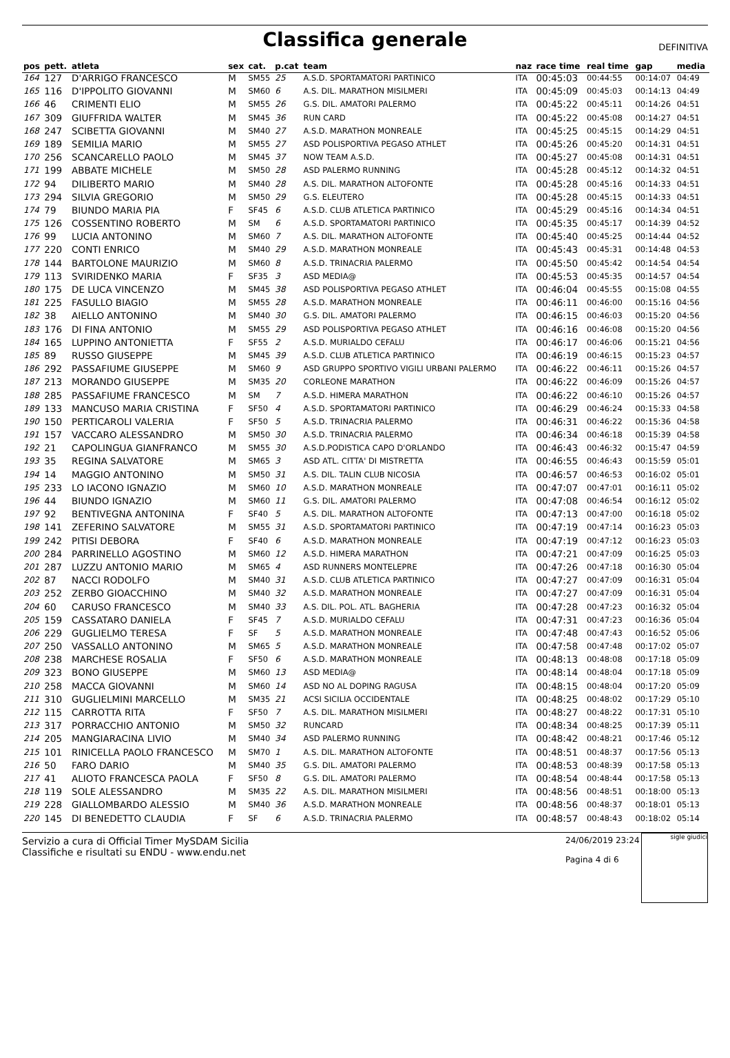Classifica generale
DEFINITIVA
| pos | pett. | atleta | sex | cat. | p.cat | team | naz | race time | real time | gap | media |
| --- | --- | --- | --- | --- | --- | --- | --- | --- | --- | --- | --- |
| 164 | 127 | D'ARRIGO FRANCESCO | M | SM55 | 25 | A.S.D. SPORTAMATORI PARTINICO | ITA | 00:45:03 | 00:44:55 | 00:14:07 | 04:49 |
| 165 | 116 | D'IPPOLITO GIOVANNI | M | SM60 | 6 | A.S. DIL. MARATHON MISILMERI | ITA | 00:45:09 | 00:45:03 | 00:14:13 | 04:49 |
| 166 | 46 | CRIMENTI ELIO | M | SM55 | 26 | G.S. DIL. AMATORI PALERMO | ITA | 00:45:22 | 00:45:11 | 00:14:26 | 04:51 |
| 167 | 309 | GIUFFRIDA WALTER | M | SM45 | 36 | RUN CARD | ITA | 00:45:22 | 00:45:08 | 00:14:27 | 04:51 |
| 168 | 247 | SCIBETTA GIOVANNI | M | SM40 | 27 | A.S.D. MARATHON MONREALE | ITA | 00:45:25 | 00:45:15 | 00:14:29 | 04:51 |
| 169 | 189 | SEMILIA MARIO | M | SM55 | 27 | ASD POLISPORTIVA PEGASO ATHLET | ITA | 00:45:26 | 00:45:20 | 00:14:31 | 04:51 |
| 170 | 256 | SCANCARELLO PAOLO | M | SM45 | 37 | NOW TEAM A.S.D. | ITA | 00:45:27 | 00:45:08 | 00:14:31 | 04:51 |
| 171 | 199 | ABBATE MICHELE | M | SM50 | 28 | ASD PALERMO RUNNING | ITA | 00:45:28 | 00:45:12 | 00:14:32 | 04:51 |
| 172 | 94 | DILIBERTO MARIO | M | SM40 | 28 | A.S. DIL. MARATHON ALTOFONTE | ITA | 00:45:28 | 00:45:16 | 00:14:33 | 04:51 |
| 173 | 294 | SILVIA GREGORIO | M | SM50 | 29 | G.S. ELEUTERO | ITA | 00:45:28 | 00:45:15 | 00:14:33 | 04:51 |
| 174 | 79 | BIUNDO MARIA PIA | F | SF45 | 6 | A.S.D. CLUB ATLETICA PARTINICO | ITA | 00:45:29 | 00:45:16 | 00:14:34 | 04:51 |
| 175 | 126 | COSSENTINO ROBERTO | M | SM | 6 | A.S.D. SPORTAMATORI PARTINICO | ITA | 00:45:35 | 00:45:17 | 00:14:39 | 04:52 |
| 176 | 99 | LUCIA ANTONINO | M | SM60 | 7 | A.S. DIL. MARATHON ALTOFONTE | ITA | 00:45:40 | 00:45:25 | 00:14:44 | 04:52 |
| 177 | 220 | CONTI ENRICO | M | SM40 | 29 | A.S.D. MARATHON MONREALE | ITA | 00:45:43 | 00:45:31 | 00:14:48 | 04:53 |
| 178 | 144 | BARTOLONE MAURIZIO | M | SM60 | 8 | A.S.D. TRINACRIA PALERMO | ITA | 00:45:50 | 00:45:42 | 00:14:54 | 04:54 |
| 179 | 113 | SVIRIDENKO MARIA | F | SF35 | 3 | ASD MEDIA@ | ITA | 00:45:53 | 00:45:35 | 00:14:57 | 04:54 |
| 180 | 175 | DE LUCA VINCENZO | M | SM45 | 38 | ASD POLISPORTIVA PEGASO ATHLET | ITA | 00:46:04 | 00:45:55 | 00:15:08 | 04:55 |
| 181 | 225 | FASULLO BIAGIO | M | SM55 | 28 | A.S.D. MARATHON MONREALE | ITA | 00:46:11 | 00:46:00 | 00:15:16 | 04:56 |
| 182 | 38 | AIELLO ANTONINO | M | SM40 | 30 | G.S. DIL. AMATORI PALERMO | ITA | 00:46:15 | 00:46:03 | 00:15:20 | 04:56 |
| 183 | 176 | DI FINA ANTONIO | M | SM55 | 29 | ASD POLISPORTIVA PEGASO ATHLET | ITA | 00:46:16 | 00:46:08 | 00:15:20 | 04:56 |
| 184 | 165 | LUPPINO ANTONIETTA | F | SF55 | 2 | A.S.D. MURIALDO CEFALU | ITA | 00:46:17 | 00:46:06 | 00:15:21 | 04:56 |
| 185 | 89 | RUSSO GIUSEPPE | M | SM45 | 39 | A.S.D. CLUB ATLETICA PARTINICO | ITA | 00:46:19 | 00:46:15 | 00:15:23 | 04:57 |
| 186 | 292 | PASSAFIUME GIUSEPPE | M | SM60 | 9 | ASD GRUPPO SPORTIVO VIGILI URBANI PALERMO | ITA | 00:46:22 | 00:46:11 | 00:15:26 | 04:57 |
| 187 | 213 | MORANDO GIUSEPPE | M | SM35 | 20 | CORLEONE MARATHON | ITA | 00:46:22 | 00:46:09 | 00:15:26 | 04:57 |
| 188 | 285 | PASSAFIUME FRANCESCO | M | SM | 7 | A.S.D. HIMERA MARATHON | ITA | 00:46:22 | 00:46:10 | 00:15:26 | 04:57 |
| 189 | 133 | MANCUSO MARIA CRISTINA | F | SF50 | 4 | A.S.D. SPORTAMATORI PARTINICO | ITA | 00:46:29 | 00:46:24 | 00:15:33 | 04:58 |
| 190 | 150 | PERTICAROLI VALERIA | F | SF50 | 5 | A.S.D. TRINACRIA PALERMO | ITA | 00:46:31 | 00:46:22 | 00:15:36 | 04:58 |
| 191 | 157 | VACCARO ALESSANDRO | M | SM50 | 30 | A.S.D. TRINACRIA PALERMO | ITA | 00:46:34 | 00:46:18 | 00:15:39 | 04:58 |
| 192 | 21 | CAPOLINGUA GIANFRANCO | M | SM55 | 30 | A.S.D.PODISTICA CAPO D'ORLANDO | ITA | 00:46:43 | 00:46:32 | 00:15:47 | 04:59 |
| 193 | 35 | REGINA SALVATORE | M | SM65 | 3 | ASD ATL. CITTA' DI MISTRETTA | ITA | 00:46:55 | 00:46:43 | 00:15:59 | 05:01 |
| 194 | 14 | MAGGIO ANTONINO | M | SM50 | 31 | A.S. DIL. TALIN CLUB NICOSIA | ITA | 00:46:57 | 00:46:53 | 00:16:02 | 05:01 |
| 195 | 233 | LO IACONO IGNAZIO | M | SM60 | 10 | A.S.D. MARATHON MONREALE | ITA | 00:47:07 | 00:47:01 | 00:16:11 | 05:02 |
| 196 | 44 | BIUNDO IGNAZIO | M | SM60 | 11 | G.S. DIL. AMATORI PALERMO | ITA | 00:47:08 | 00:46:54 | 00:16:12 | 05:02 |
| 197 | 92 | BENTIVEGNA ANTONINA | F | SF40 | 5 | A.S. DIL. MARATHON ALTOFONTE | ITA | 00:47:13 | 00:47:00 | 00:16:18 | 05:02 |
| 198 | 141 | ZEFERINO SALVATORE | M | SM55 | 31 | A.S.D. SPORTAMATORI PARTINICO | ITA | 00:47:19 | 00:47:14 | 00:16:23 | 05:03 |
| 199 | 242 | PITISI DEBORA | F | SF40 | 6 | A.S.D. MARATHON MONREALE | ITA | 00:47:19 | 00:47:12 | 00:16:23 | 05:03 |
| 200 | 284 | PARRINELLO AGOSTINO | M | SM60 | 12 | A.S.D. HIMERA MARATHON | ITA | 00:47:21 | 00:47:09 | 00:16:25 | 05:03 |
| 201 | 287 | LUZZU ANTONIO MARIO | M | SM65 | 4 | ASD RUNNERS MONTELEPRE | ITA | 00:47:26 | 00:47:18 | 00:16:30 | 05:04 |
| 202 | 87 | NACCI RODOLFO | M | SM40 | 31 | A.S.D. CLUB ATLETICA PARTINICO | ITA | 00:47:27 | 00:47:09 | 00:16:31 | 05:04 |
| 203 | 252 | ZERBO GIOACCHINO | M | SM40 | 32 | A.S.D. MARATHON MONREALE | ITA | 00:47:27 | 00:47:09 | 00:16:31 | 05:04 |
| 204 | 60 | CARUSO FRANCESCO | M | SM40 | 33 | A.S. DIL. POL. ATL. BAGHERIA | ITA | 00:47:28 | 00:47:23 | 00:16:32 | 05:04 |
| 205 | 159 | CASSATARO DANIELA | F | SF45 | 7 | A.S.D. MURIALDO CEFALU | ITA | 00:47:31 | 00:47:23 | 00:16:36 | 05:04 |
| 206 | 229 | GUGLIELMO TERESA | F | SF | 5 | A.S.D. MARATHON MONREALE | ITA | 00:47:48 | 00:47:43 | 00:16:52 | 05:06 |
| 207 | 250 | VASSALLO ANTONINO | M | SM65 | 5 | A.S.D. MARATHON MONREALE | ITA | 00:47:58 | 00:47:48 | 00:17:02 | 05:07 |
| 208 | 238 | MARCHESE ROSALIA | F | SF50 | 6 | A.S.D. MARATHON MONREALE | ITA | 00:48:13 | 00:48:08 | 00:17:18 | 05:09 |
| 209 | 323 | BONO GIUSEPPE | M | SM60 | 13 | ASD MEDIA@ | ITA | 00:48:14 | 00:48:04 | 00:17:18 | 05:09 |
| 210 | 258 | MACCA GIOVANNI | M | SM60 | 14 | ASD NO AL DOPING RAGUSA | ITA | 00:48:15 | 00:48:04 | 00:17:20 | 05:09 |
| 211 | 310 | GUGLIELMINI MARCELLO | M | SM35 | 21 | ACSI SICILIA OCCIDENTALE | ITA | 00:48:25 | 00:48:02 | 00:17:29 | 05:10 |
| 212 | 115 | CARROTTA RITA | F | SF50 | 7 | A.S. DIL. MARATHON MISILMERI | ITA | 00:48:27 | 00:48:22 | 00:17:31 | 05:10 |
| 213 | 317 | PORRACCHIO ANTONIO | M | SM50 | 32 | RUNCARD | ITA | 00:48:34 | 00:48:25 | 00:17:39 | 05:11 |
| 214 | 205 | MANGIARACINA LIVIO | M | SM40 | 34 | ASD PALERMO RUNNING | ITA | 00:48:42 | 00:48:21 | 00:17:46 | 05:12 |
| 215 | 101 | RINICELLA PAOLO FRANCESCO | M | SM70 | 1 | A.S. DIL. MARATHON ALTOFONTE | ITA | 00:48:51 | 00:48:37 | 00:17:56 | 05:13 |
| 216 | 50 | FARO DARIO | M | SM40 | 35 | G.S. DIL. AMATORI PALERMO | ITA | 00:48:53 | 00:48:39 | 00:17:58 | 05:13 |
| 217 | 41 | ALIOTO FRANCESCA PAOLA | F | SF50 | 8 | G.S. DIL. AMATORI PALERMO | ITA | 00:48:54 | 00:48:44 | 00:17:58 | 05:13 |
| 218 | 119 | SOLE ALESSANDRO | M | SM35 | 22 | A.S. DIL. MARATHON MISILMERI | ITA | 00:48:56 | 00:48:51 | 00:18:00 | 05:13 |
| 219 | 228 | GIALLOMBARDO ALESSIO | M | SM40 | 36 | A.S.D. MARATHON MONREALE | ITA | 00:48:56 | 00:48:37 | 00:18:01 | 05:13 |
| 220 | 145 | DI BENEDETTO CLAUDIA | F | SF | 6 | A.S.D. TRINACRIA PALERMO | ITA | 00:48:57 | 00:48:43 | 00:18:02 | 05:14 |
Servizio a cura di Official Timer MySDAM Sicilia
Classifiche e risultati su ENDU - www.endu.net
24/06/2019 23:24
Pagina 4 di 6
sigle giudici